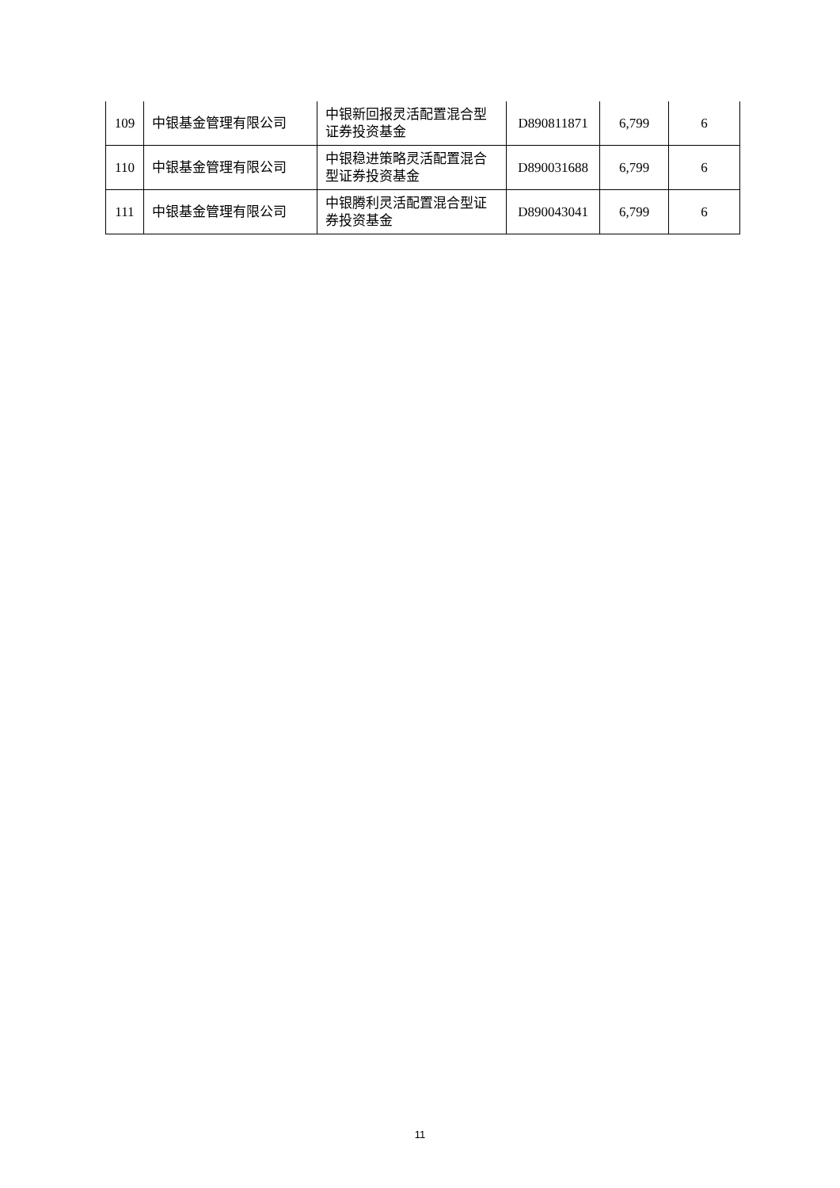| 109 | 中银基金管理有限公司 | 中银新回报灵活配置混合型证券投资基金 | D890811871 | 6,799 | 6 |
| 110 | 中银基金管理有限公司 | 中银稳进策略灵活配置混合型证券投资基金 | D890031688 | 6,799 | 6 |
| 111 | 中银基金管理有限公司 | 中银腾利灵活配置混合型证券投资基金 | D890043041 | 6,799 | 6 |
11